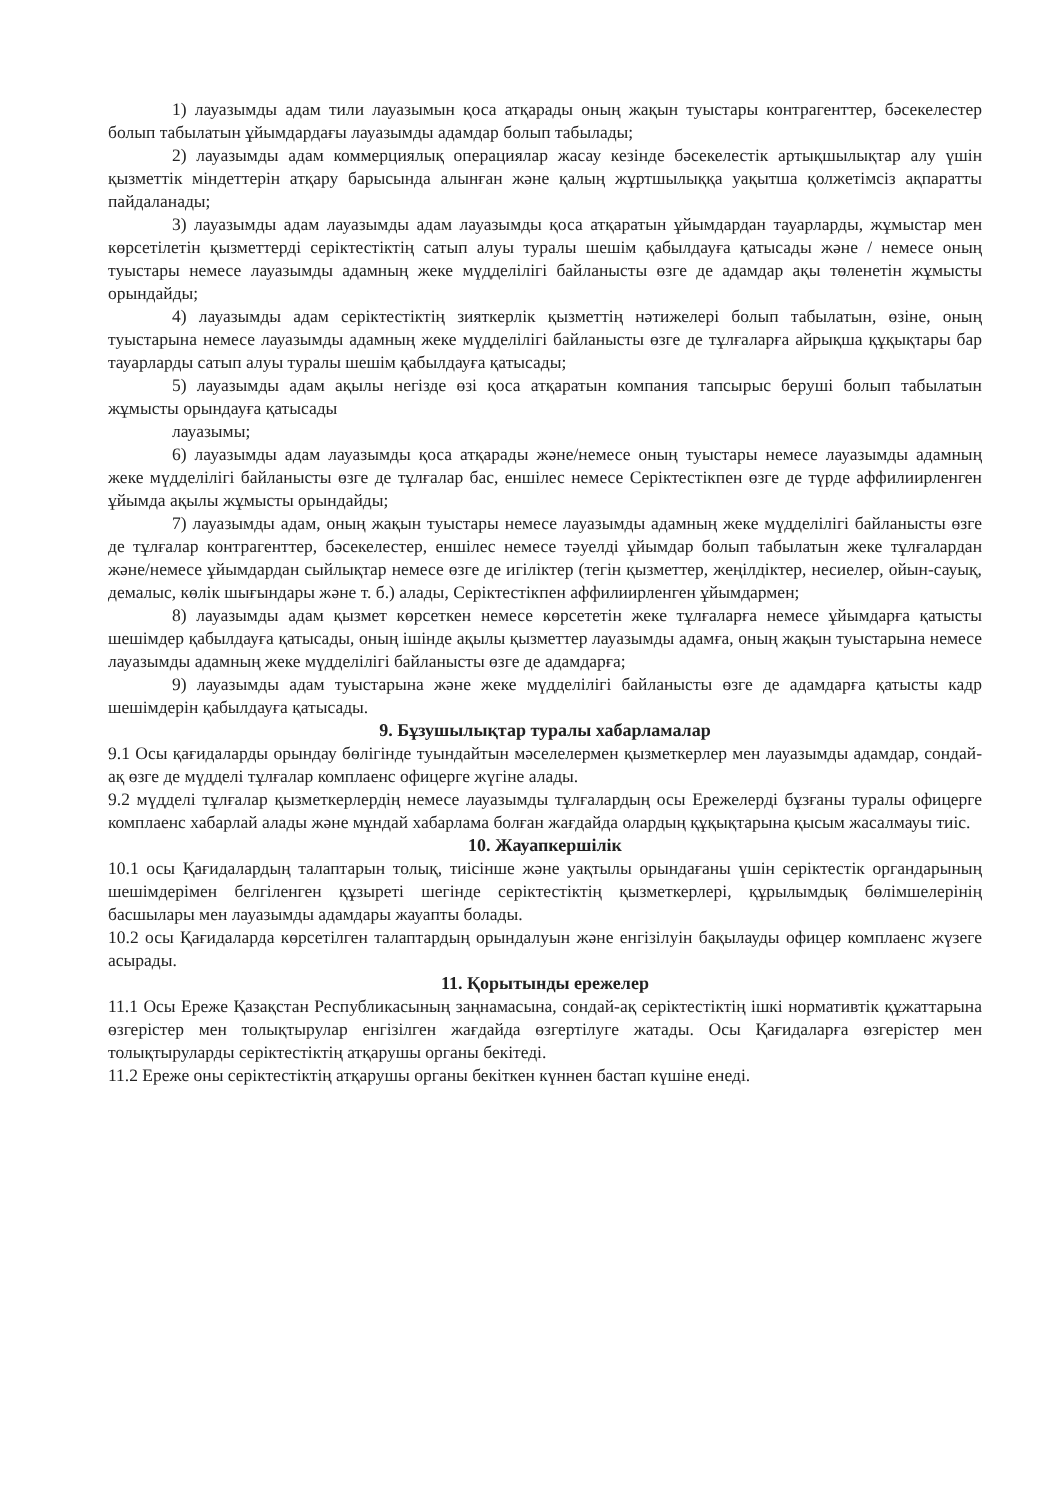1) лауазымды адам тили лауазымын қоса атқарады оның жақын туыстары контрагенттер, бәсекелестер болып табылатын ұйымдардағы лауазымды адамдар болып табылады;
2) лауазымды адам коммерциялық операциялар жасау кезінде бәсекелестік артықшылықтар алу үшін қызметтік міндеттерін атқару барысында алынған және қалың жұртшылыққа уақытша қолжетімсіз ақпаратты пайдаланады;
3) лауазымды адам лауазымды адам лауазымды қоса атқаратын ұйымдардан тауарларды, жұмыстар мен көрсетілетін қызметтерді серіктестіктің сатып алуы туралы шешім қабылдауға қатысады және / немесе оның туыстары немесе лауазымды адамның жеке мүдделілігі байланысты өзге де адамдар ақы төленетін жұмысты орындайды;
4) лауазымды адам серіктестіктің зияткерлік қызметтің нәтижелері болып табылатын, өзіне, оның туыстарына немесе лауазымды адамның жеке мүдделілігі байланысты өзге де тұлғаларға айрықша құқықтары бар тауарларды сатып алуы туралы шешім қабылдауға қатысады;
5) лауазымды адам ақылы негізде өзі қоса атқаратын компания тапсырыс беруші болып табылатын жұмысты орындауға қатысады
лауазымы;
6) лауазымды адам лауазымды қоса атқарады және/немесе оның туыстары немесе лауазымды адамның жеке мүдделілігі байланысты өзге де тұлғалар бас, еншілес немесе Серіктестікпен өзге де түрде аффилиирленген ұйымда ақылы жұмысты орындайды;
7) лауазымды адам, оның жақын туыстары немесе лауазымды адамның жеке мүдделілігі байланысты өзге де тұлғалар контрагенттер, бәсекелестер, еншілес немесе тәуелді ұйымдар болып табылатын жеке тұлғалардан және/немесе ұйымдардан сыйлықтар немесе өзге де игіліктер (тегін қызметтер, жеңілдіктер, несиелер, ойын-сауық, демалыс, көлік шығындары және т. б.) алады, Серіктестікпен аффилиирленген ұйымдармен;
8) лауазымды адам қызмет көрсеткен немесе көрсететін жеке тұлғаларға немесе ұйымдарға қатысты шешімдер қабылдауға қатысады, оның ішінде ақылы қызметтер лауазымды адамға, оның жақын туыстарына немесе лауазымды адамның жеке мүдделілігі байланысты өзге де адамдарға;
9) лауазымды адам туыстарына және жеке мүдделілігі байланысты өзге де адамдарға қатысты кадр шешімдерін қабылдауға қатысады.
9. Бұзушылықтар туралы хабарламалар
9.1 Осы қағидаларды орындау бөлігінде туындайтын мәселелермен қызметкерлер мен лауазымды адамдар, сондай-ақ өзге де мүдделі тұлғалар комплаенс офицерге жүгіне алады.
9.2 мүдделі тұлғалар қызметкерлердің немесе лауазымды тұлғалардың осы Ережелерді бұзғаны туралы офицерге комплаенс хабарлай алады және мұндай хабарлама болған жағдайда олардың құқықтарына қысым жасалмауы тиіс.
10. Жауапкершілік
10.1 осы Қағидалардың талаптарын толық, тиісінше және уақтылы орындағаны үшін серіктестік органдарының шешімдерімен белгіленген құзыреті шегінде серіктестіктің қызметкерлері, құрылымдық бөлімшелерінің басшылары мен лауазымды адамдары жауапты болады.
10.2 осы Қағидаларда көрсетілген талаптардың орындалуын және енгізілуін бақылауды офицер комплаенс жүзеге асырады.
11. Қорытынды ережелер
11.1 Осы Ереже Қазақстан Республикасының заңнамасына, сондай-ақ серіктестіктің ішкі нормативтік құжаттарына өзгерістер мен толықтырулар енгізілген жағдайда өзгертілуге жатады. Осы Қағидаларға өзгерістер мен толықтыруларды серіктестіктің атқарушы органы бекітеді.
11.2 Ереже оны серіктестіктің атқарушы органы бекіткен күннен бастап күшіне енеді.